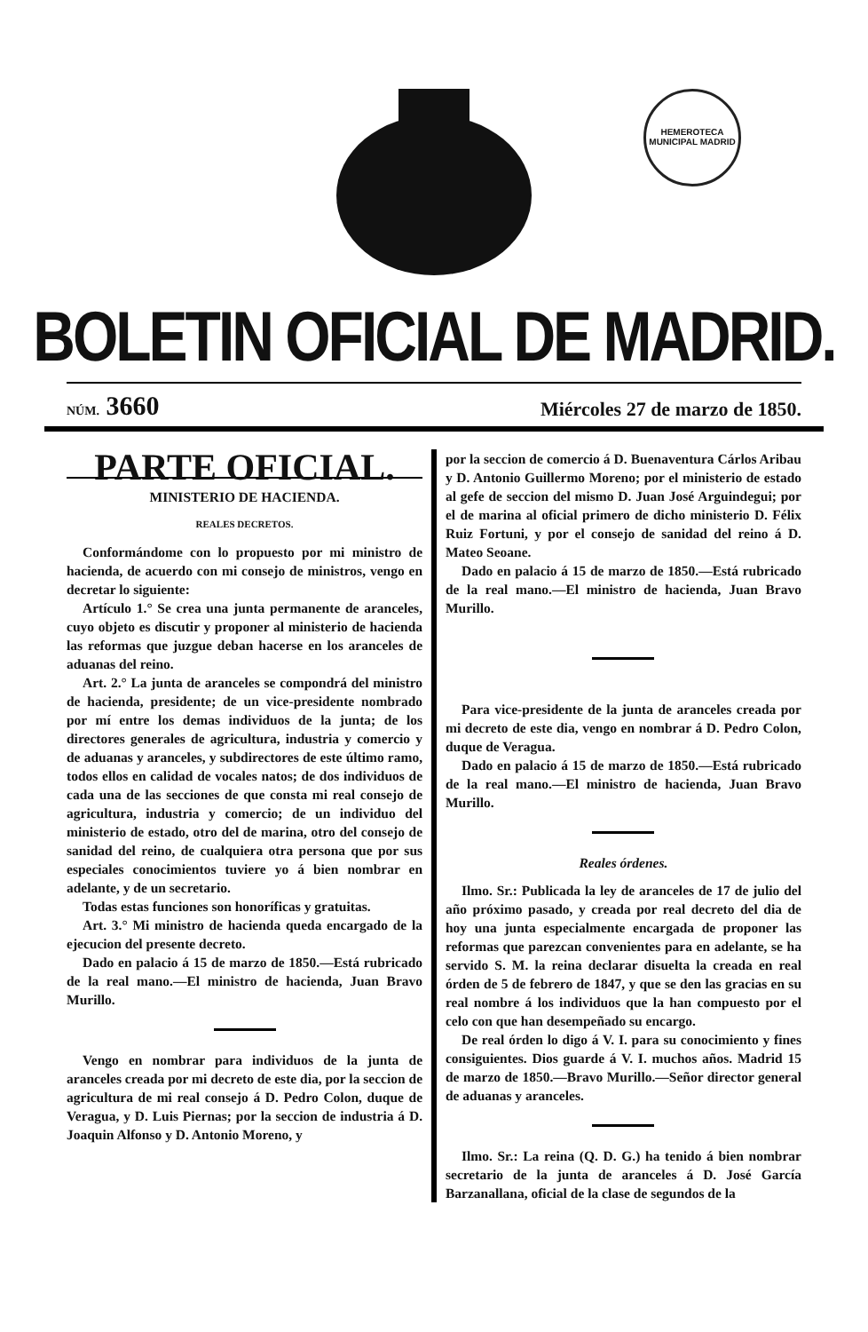HEMEROTECA MUNICIPAL MADRID
BOLETIN OFICIAL DE MADRID.
NÚM. 3660 Miércoles 27 de marzo de 1850.
PARTE OFICIAL.
MINISTERIO DE HACIENDA.
REALES DECRETOS.
Conformándome con lo propuesto por mi ministro de hacienda, de acuerdo con mi consejo de ministros, vengo en decretar lo siguiente:
Artículo 1.° Se crea una junta permanente de aranceles, cuyo objeto es discutir y proponer al ministerio de hacienda las reformas que juzgue deban hacerse en los aranceles de aduanas del reino.
Art. 2.° La junta de aranceles se compondrá del ministro de hacienda, presidente; de un vice-presidente nombrado por mí entre los demas individuos de la junta; de los directores generales de agricultura, industria y comercio y de aduanas y aranceles, y subdirectores de este último ramo, todos ellos en calidad de vocales natos; de dos individuos de cada una de las secciones de que consta mi real consejo de agricultura, industria y comercio; de un individuo del ministerio de estado, otro del de marina, otro del consejo de sanidad del reino, de cualquiera otra persona que por sus especiales conocimientos tuviere yo á bien nombrar en adelante, y de un secretario.
Todas estas funciones son honoríficas y gratuitas.
Art. 3.° Mi ministro de hacienda queda encargado de la ejecucion del presente decreto.
Dado en palacio á 15 de marzo de 1850.—Está rubricado de la real mano.—El ministro de hacienda, Juan Bravo Murillo.
Vengo en nombrar para individuos de la junta de aranceles creada por mi decreto de este dia, por la seccion de agricultura de mi real consejo á D. Pedro Colon, duque de Veragua, y D. Luis Piernas; por la seccion de industria á D. Joaquin Alfonso y D. Antonio Moreno, y
por la seccion de comercio á D. Buenaventura Cárlos Aribau y D. Antonio Guillermo Moreno; por el ministerio de estado al gefe de seccion del mismo D. Juan José Arguindegui; por el de marina al oficial primero de dicho ministerio D. Félix Ruiz Fortuni, y por el consejo de sanidad del reino á D. Mateo Seoane.
Dado en palacio á 15 de marzo de 1850.—Está rubricado de la real mano.—El ministro de hacienda, Juan Bravo Murillo.
Para vice-presidente de la junta de aranceles creada por mi decreto de este dia, vengo en nombrar á D. Pedro Colon, duque de Veragua.
Dado en palacio á 15 de marzo de 1850.—Está rubricado de la real mano.—El ministro de hacienda, Juan Bravo Murillo.
Reales órdenes.
Ilmo. Sr.: Publicada la ley de aranceles de 17 de julio del año próximo pasado, y creada por real decreto del dia de hoy una junta especialmente encargada de proponer las reformas que parezcan convenientes para en adelante, se ha servido S. M. la reina declarar disuelta la creada en real órden de 5 de febrero de 1847, y que se den las gracias en su real nombre á los individuos que la han compuesto por el celo con que han desempeñado su encargo.
De real órden lo digo á V. I. para su conocimiento y fines consiguientes. Dios guarde á V. I. muchos años. Madrid 15 de marzo de 1850.—Bravo Murillo.—Señor director general de aduanas y aranceles.
Ilmo. Sr.: La reina (Q. D. G.) ha tenido á bien nombrar secretario de la junta de aranceles á D. José García Barzanallana, oficial de la clase de segundos de la